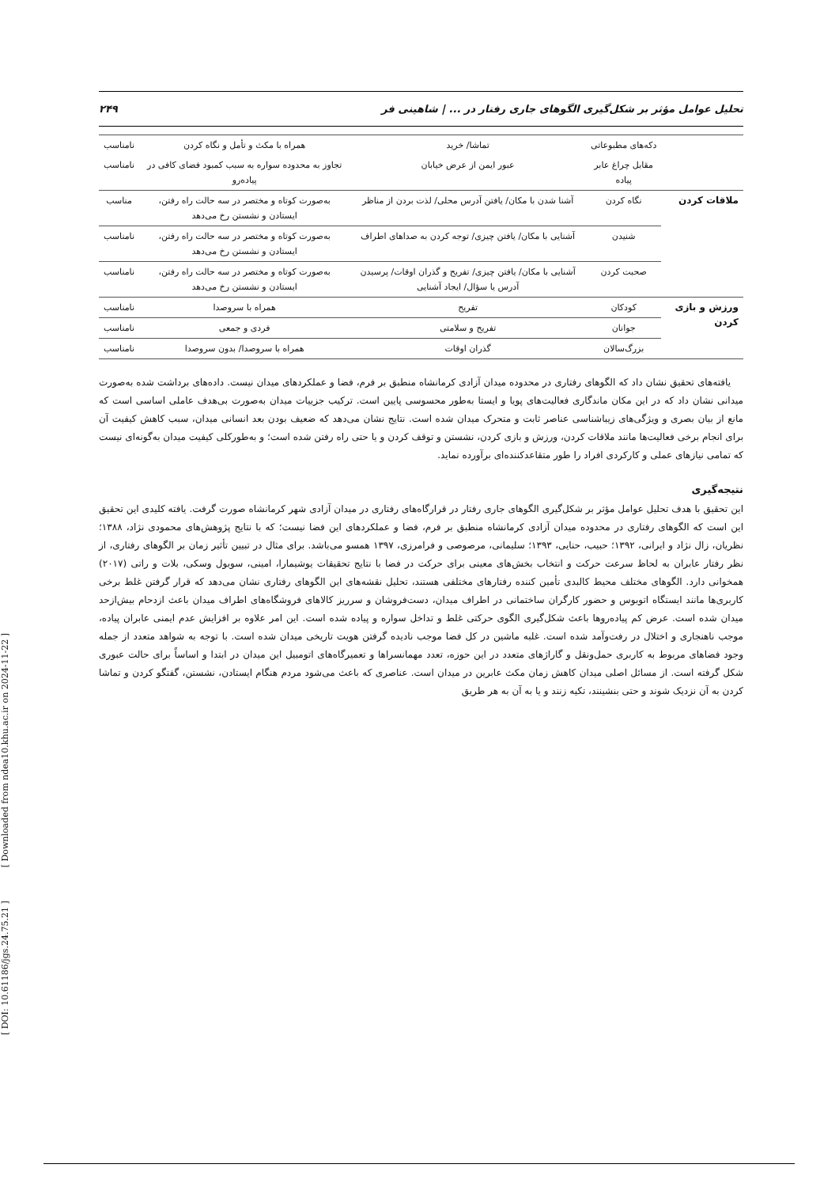[ DOI: 10.61186/jgs.24.75.21 ] [ Downloaded from ndea10.khu.ac.ir on 2024-11-22 ]
تحلیل عوامل مؤثر بر شکل‌گیری الگوهای جاری رفتار در ... | شاهینی فر ۲۴۹
| | دکه‌های مطبوعاتی | تماشا/ خرید | همراه با مکث و تأمل و نگاه کردن | نامناسب |
| | مقابل چراغ عابر پیاده | عبور ایمن از عرض خیابان | تجاوز به محدوده سواره به سبب کمبود فضای کافی در پیاده‌رو | نامناسب |
| ملاقات کردن | نگاه کردن | آشنا شدن با مکان/ یافتن آدرس محلی/ لذت بردن از مناظر | به‌صورت کوتاه و مختصر در سه حالت راه رفتن، ایستادن و نشستن رخ می‌دهد | مناسب |
| | شنیدن | آشنایی با مکان/ یافتن چیزی/ توجه کردن به صداهای اطراف | به‌صورت کوتاه و مختصر در سه حالت راه رفتن، ایستادن و نشستن رخ می‌دهد | نامناسب |
| | صحبت کردن | آشنایی با مکان/ یافتن چیزی/ تفریح و گذران اوقات/ پرسیدن آدرس یا سؤال/ ایجاد آشنایی | به‌صورت کوتاه و مختصر در سه حالت راه رفتن، ایستادن و نشستن رخ می‌دهد | نامناسب |
| ورزش و بازی کردن | کودکان | تفریح | همراه با سروصدا | نامناسب |
| | جوانان | تفریح و سلامتی | فردی و جمعی | نامناسب |
| | بزرگ‌سالان | گذران اوقات | همراه با سروصدا/ بدون سروصدا | نامناسب |
یافته‌های تحقیق نشان داد که الگوهای رفتاری در محدوده میدان آزادی کرمانشاه منطبق بر فرم، فضا و عملکردهای میدان نیست. داده‌های برداشت شده به‌صورت میدانی نشان داد که در این مکان ماندگاری فعالیت‌های پویا و ایستا به‌طور محسوسی پایین است. ترکیب جزییات میدان به‌صورت بی‌هدف عاملی اساسی است که مانع از بیان بصری و ویژگی‌های زیباشناسی عناصر ثابت و متحرک میدان شده است. نتایج نشان می‌دهد که ضعیف بودن بعد انسانی میدان، سبب کاهش کیفیت آن برای انجام برخی فعالیت‌ها مانند ملاقات کردن، ورزش و بازی کردن، نشستن و توقف کردن و یا حتی راه رفتن شده است؛ و به‌طورکلی کیفیت میدان به‌گونه‌ای نیست که تمامی نیازهای عملی و کارکردی افراد را طور متقاعدکننده‌ای برآورده نماید.
نتیجه‌گیری
این تحقیق با هدف تحلیل عوامل مؤثر بر شکل‌گیری الگوهای جاری رفتار در قرارگاه‌های رفتاری در میدان آزادی شهر کرمانشاه صورت گرفت. یافته کلیدی این تحقیق این است که الگوهای رفتاری در محدوده میدان آزادی کرمانشاه منطبق بر فرم، فضا و عملکردهای این فضا نیست؛ که با نتایج پژوهش‌های محمودی نژاد، ۱۳۸۸؛ نظریان، زال نژاد و ایرانی، ۱۳۹۲؛ حبیب، حنایی، ۱۳۹۳؛ سلیمانی، مرصوصی و فرامرزی، ۱۳۹۷ همسو می‌باشد. برای مثال در تبیین تأثیر زمان بر الگوهای رفتاری، از نظر رفتار عابران به لحاظ سرعت حرکت و انتخاب بخش‌های معینی برای حرکت در فضا با نتایج تحقیقات یوشیمارا، امینی، سوبول وسکی، بلات و راتی (۲۰۱۷) همخوانی دارد. الگوهای مختلف محیط کالبدی تأمین کننده رفتارهای مختلفی هستند، تحلیل نقشه‌های این الگوهای رفتاری نشان می‌دهد که قرار گرفتن غلط برخی کاربری‌ها مانند ایستگاه اتوبوس و حضور کارگران ساختمانی در اطراف میدان، دست‌فروشان و سرریز کالاهای فروشگاه‌های اطراف میدان باعث ازدحام بیش‌ازحد میدان شده است. عرض کم پیاده‌روها باعث شکل‌گیری الگوی حرکتی غلط و تداخل سواره و پیاده شده است. این امر علاوه بر افزایش عدم ایمنی عابران پیاده، موجب ناهنجاری و اختلال در رفت‌وآمد شده است. غلبه ماشین در کل فضا موجب نادیده گرفتن هویت تاریخی میدان شده است. با توجه به شواهد متعدد از جمله وجود فضاهای مربوط به کاربری حمل‌ونقل و گاراژهای متعدد در این حوزه، تعدد مهمانسراها و تعمیرگاه‌های اتومبیل این میدان در ابتدا و اساساً برای حالت عبوری شکل گرفته است. از مسائل اصلی میدان کاهش زمان مکث عابرین در میدان است. عناصری که باعث می‌شود مردم هنگام ایستادن، نشستن، گفتگو کردن و تماشا کردن به آن نزدیک شوند و حتی بنشینند، تکیه زنند و یا به آن به هر طریق